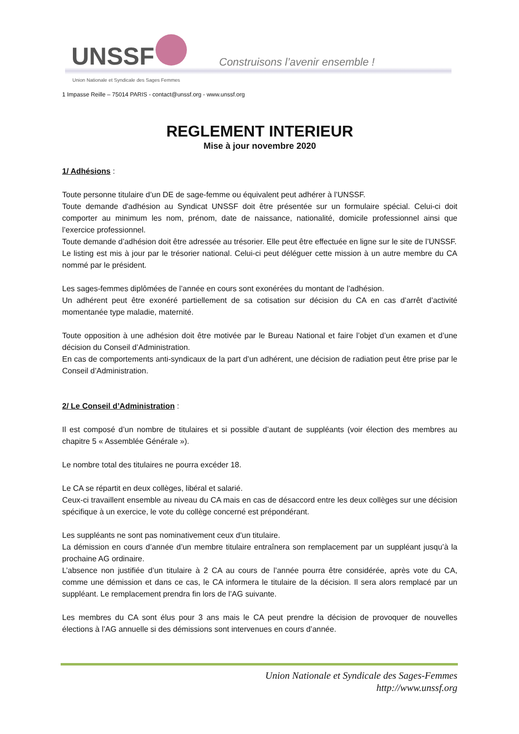UNSSF
Construisons l’avenir ensemble !
Union Nationale et Syndicale des Sages Femmes
1 Impasse Reille – 75014 PARIS - contact@unssf.org - www.unssf.org
REGLEMENT INTERIEUR
Mise à jour novembre 2020
1/ Adhésions :
Toute personne titulaire d’un DE de sage-femme ou équivalent peut adhérer à l’UNSSF.
Toute demande d'adhésion au Syndicat UNSSF doit être présentée sur un formulaire spécial. Celui-ci doit comporter au minimum les nom, prénom, date de naissance, nationalité, domicile professionnel ainsi que l’exercice professionnel.
Toute demande d’adhésion doit être adressée au trésorier. Elle peut être effectuée en ligne sur le site de l’UNSSF.
Le listing est mis à jour par le trésorier national. Celui-ci peut déléguer cette mission à un autre membre du CA nommé par le président.
Les sages-femmes diplômées de l’année en cours sont exonérées du montant de l’adhésion.
Un adhérent peut être exonéré partiellement de sa cotisation sur décision du CA en cas d’arrêt d’activité momentanée type maladie, maternité.
Toute opposition à une adhésion doit être motivée par le Bureau National et faire l’objet d’un examen et d’une décision du Conseil d’Administration.
En cas de comportements anti-syndicaux de la part d’un adhérent, une décision de radiation peut être prise par le Conseil d’Administration.
2/ Le Conseil d’Administration :
Il est composé d’un nombre de titulaires et si possible d’autant de suppléants (voir élection des membres au chapitre 5 « Assemblée Générale »).
Le nombre total des titulaires ne pourra excéder 18.
Le CA se répartit en deux collèges, libéral et salarié.
Ceux-ci travaillent ensemble au niveau du CA mais en cas de désaccord entre les deux collèges sur une décision spécifique à un exercice, le vote du collège concerné est prépondérant.
Les suppléants ne sont pas nominativement ceux d’un titulaire.
La démission en cours d’année d’un membre titulaire entraînera son remplacement par un suppléant jusqu’à la prochaine AG ordinaire.
L’absence non justifiée d’un titulaire à 2 CA au cours de l’année pourra être considérée, après vote du CA, comme une démission et dans ce cas, le CA informera le titulaire de la décision. Il sera alors remplacé par un suppléant. Le remplacement prendra fin lors de l’AG suivante.
Les membres du CA sont élus pour 3 ans mais le CA peut prendre la décision de provoquer de nouvelles élections à l’AG annuelle si des démissions sont intervenues en cours d’année.
Union Nationale et Syndicale des Sages-Femmes
http://www.unssf.org